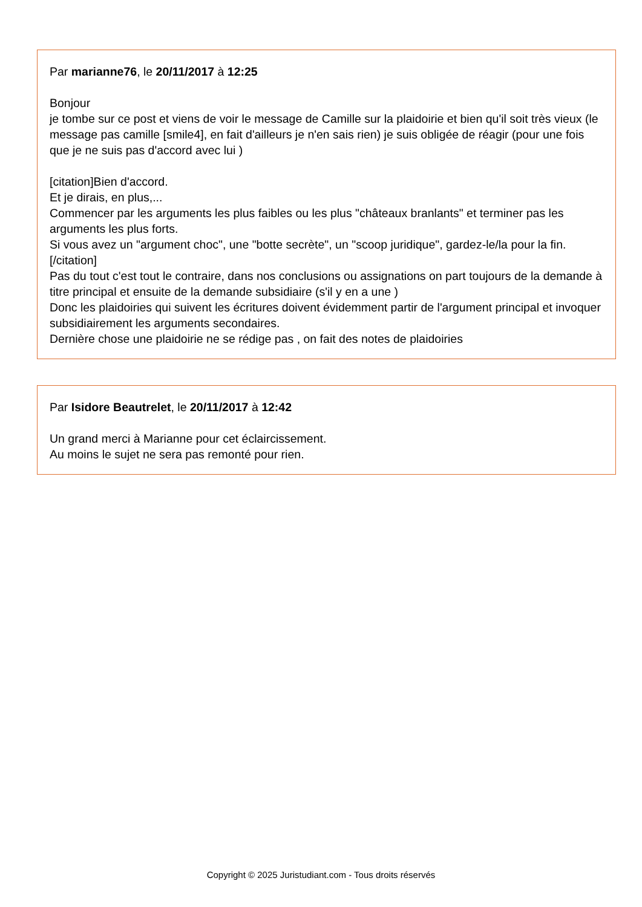Par marianne76, le 20/11/2017 à 12:25
Bonjour
je tombe sur ce post et viens de voir le message de Camille sur la plaidoirie et bien qu'il soit très vieux (le message pas camille [smile4], en fait d'ailleurs je n'en sais rien) je suis obligée de réagir (pour une fois que je ne suis pas d'accord avec lui )
[citation]Bien d'accord.
Et je dirais, en plus,...
Commencer par les arguments les plus faibles ou les plus "châteaux branlants" et terminer pas les arguments les plus forts.
Si vous avez un "argument choc", une "botte secrète", un "scoop juridique", gardez-le/la pour la fin.[/citation]
Pas du tout c'est tout le contraire, dans nos conclusions ou assignations on part toujours de la demande à titre principal et ensuite de la demande subsidiaire (s'il y en a une )
Donc les plaidoiries qui suivent les écritures doivent évidemment partir de l'argument principal et invoquer subsidiairement les arguments secondaires.
Dernière chose une plaidoirie ne se rédige pas , on fait des notes de plaidoiries
Par Isidore Beautrelet, le 20/11/2017 à 12:42
Un grand merci à Marianne pour cet éclaircissement.
Au moins le sujet ne sera pas remonté pour rien.
Copyright © 2025 Juristudiant.com - Tous droits réservés